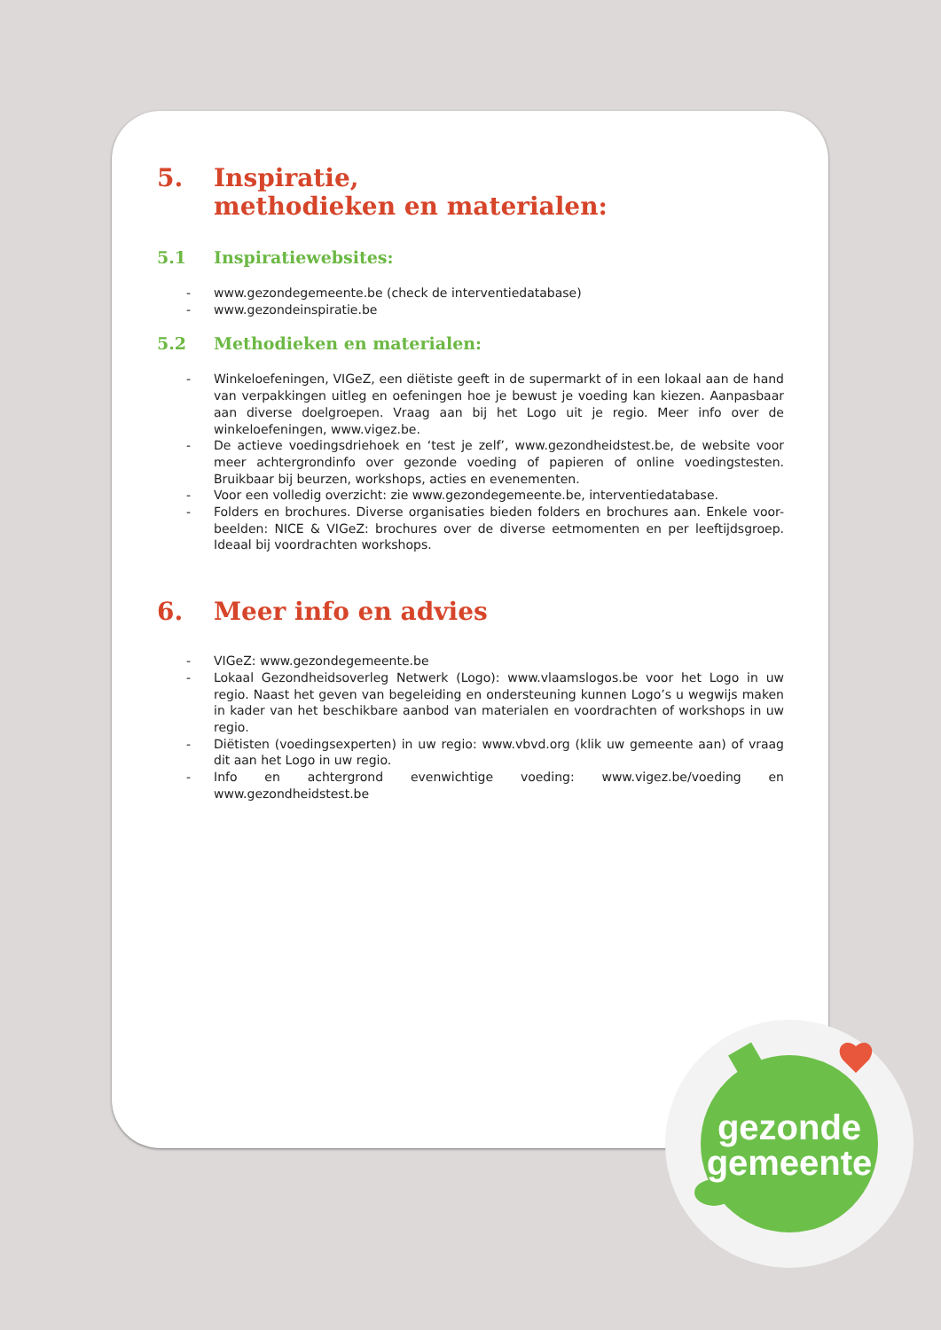5. Inspiratie,
methodieken en materialen:
5.1 Inspiratiewebsites:
- www.gezondegemeente.be (check de interventiedatabase)
- www.gezondeinspiratie.be
5.2 Methodieken en materialen:
- Winkeloefeningen, VIGeZ, een diëtiste geeft in de supermarkt of in een lokaal aan de hand van verpakkingen uitleg en oefeningen hoe je bewust je voeding kan kiezen. Aanpasbaar aan diverse doelgroepen. Vraag aan bij het Logo uit je regio. Meer info over de winkeloefeningen, www.vigez.be.
- De actieve voedingsdriehoek en ‘test je zelf’, www.gezondheidstest.be, de website voor meer achtergrondinfo over gezonde voeding of papieren of online voedingstesten. Bruikbaar bij beurzen, workshops, acties en evenementen.
- Voor een volledig overzicht: zie www.gezondegemeente.be, interventiedatabase.
- Folders en brochures. Diverse organisaties bieden folders en brochures aan. Enkele voor-beelden: NICE & VIGeZ: brochures over de diverse eetmomenten en per leeftijdsgroep. Ideaal bij voordrachten workshops.
6. Meer info en advies
- VIGeZ: www.gezondegemeente.be
- Lokaal Gezondheidsoverleg Netwerk (Logo): www.vlaamslogos.be voor het Logo in uw regio. Naast het geven van begeleiding en ondersteuning kunnen Logo’s u wegwijs maken in kader van het beschikbare aanbod van materialen en voordrachten of workshops in uw regio.
- Diëtisten (voedingsexperten) in uw regio: www.vbvd.org (klik uw gemeente aan) of vraag dit aan het Logo in uw regio.
- Info en achtergrond evenwichtige voeding: www.vigez.be/voeding en www.gezondheidstest.be
gezonde
gemeente